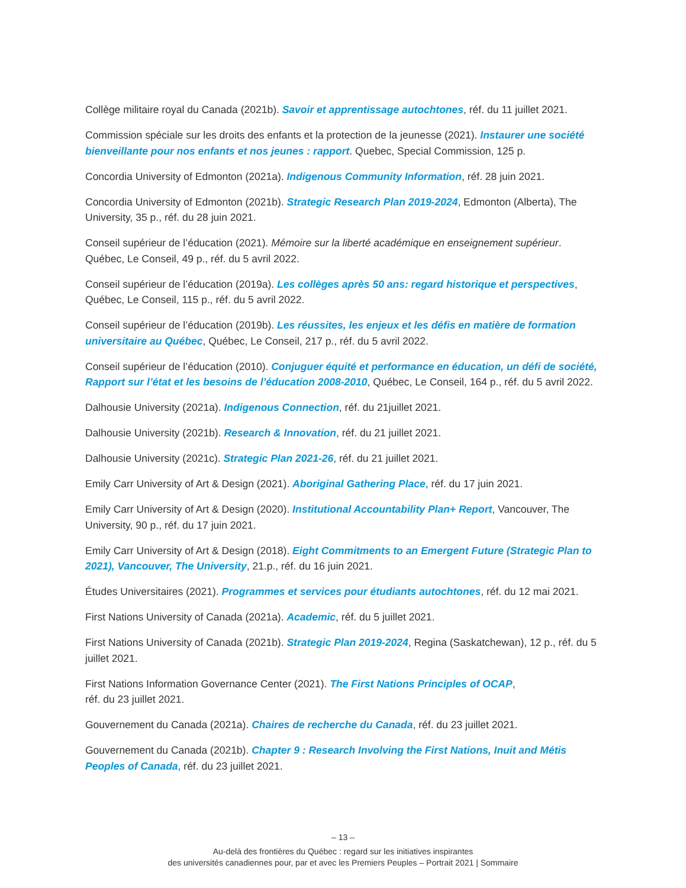Collège militaire royal du Canada (2021b). Savoir et apprentissage autochtones, réf. du 11 juillet 2021.
Commission spéciale sur les droits des enfants et la protection de la jeunesse (2021). Instaurer une société bienveillante pour nos enfants et nos jeunes : rapport. Quebec, Special Commission, 125 p.
Concordia University of Edmonton (2021a). Indigenous Community Information, réf. 28 juin 2021.
Concordia University of Edmonton (2021b). Strategic Research Plan 2019-2024, Edmonton (Alberta), The University, 35 p., réf. du 28 juin 2021.
Conseil supérieur de l’éducation (2021). Mémoire sur la liberté académique en enseignement supérieur. Québec, Le Conseil, 49 p., réf. du 5 avril 2022.
Conseil supérieur de l’éducation (2019a). Les collèges après 50 ans: regard historique et perspectives, Québec, Le Conseil, 115 p., réf. du 5 avril 2022.
Conseil supérieur de l’éducation (2019b). Les réussites, les enjeux et les défis en matière de formation universitaire au Québec, Québec, Le Conseil, 217 p., réf. du 5 avril 2022.
Conseil supérieur de l’éducation (2010). Conjuguer équité et performance en éducation, un défi de société, Rapport sur l’état et les besoins de l’éducation 2008-2010, Québec, Le Conseil, 164 p., réf. du 5 avril 2022.
Dalhousie University (2021a). Indigenous Connection, réf. du 21juillet 2021.
Dalhousie University (2021b). Research & Innovation, réf. du 21 juillet 2021.
Dalhousie University (2021c). Strategic Plan 2021-26, réf. du 21 juillet 2021.
Emily Carr University of Art & Design (2021). Aboriginal Gathering Place, réf. du 17 juin 2021.
Emily Carr University of Art & Design (2020). Institutional Accountability Plan+ Report, Vancouver, The University, 90 p., réf. du 17 juin 2021.
Emily Carr University of Art & Design (2018). Eight Commitments to an Emergent Future (Strategic Plan to 2021), Vancouver, The University, 21.p., réf. du 16 juin 2021.
Études Universitaires (2021). Programmes et services pour étudiants autochtones, réf. du 12 mai 2021.
First Nations University of Canada (2021a). Academic, réf. du 5 juillet 2021.
First Nations University of Canada (2021b). Strategic Plan 2019-2024, Regina (Saskatchewan), 12 p., réf. du 5 juillet 2021.
First Nations Information Governance Center (2021). The First Nations Principles of OCAP,
réf. du 23 juillet 2021.
Gouvernement du Canada (2021a). Chaires de recherche du Canada, réf. du 23 juillet 2021.
Gouvernement du Canada (2021b). Chapter 9 : Research Involving the First Nations, Inuit and Métis Peoples of Canada, réf. du 23 juillet 2021.
– 13 –
Au-delà des frontières du Québec : regard sur les initiatives inspirantes
des universités canadiennes pour, par et avec les Premiers Peuples – Portrait 2021 | Sommaire